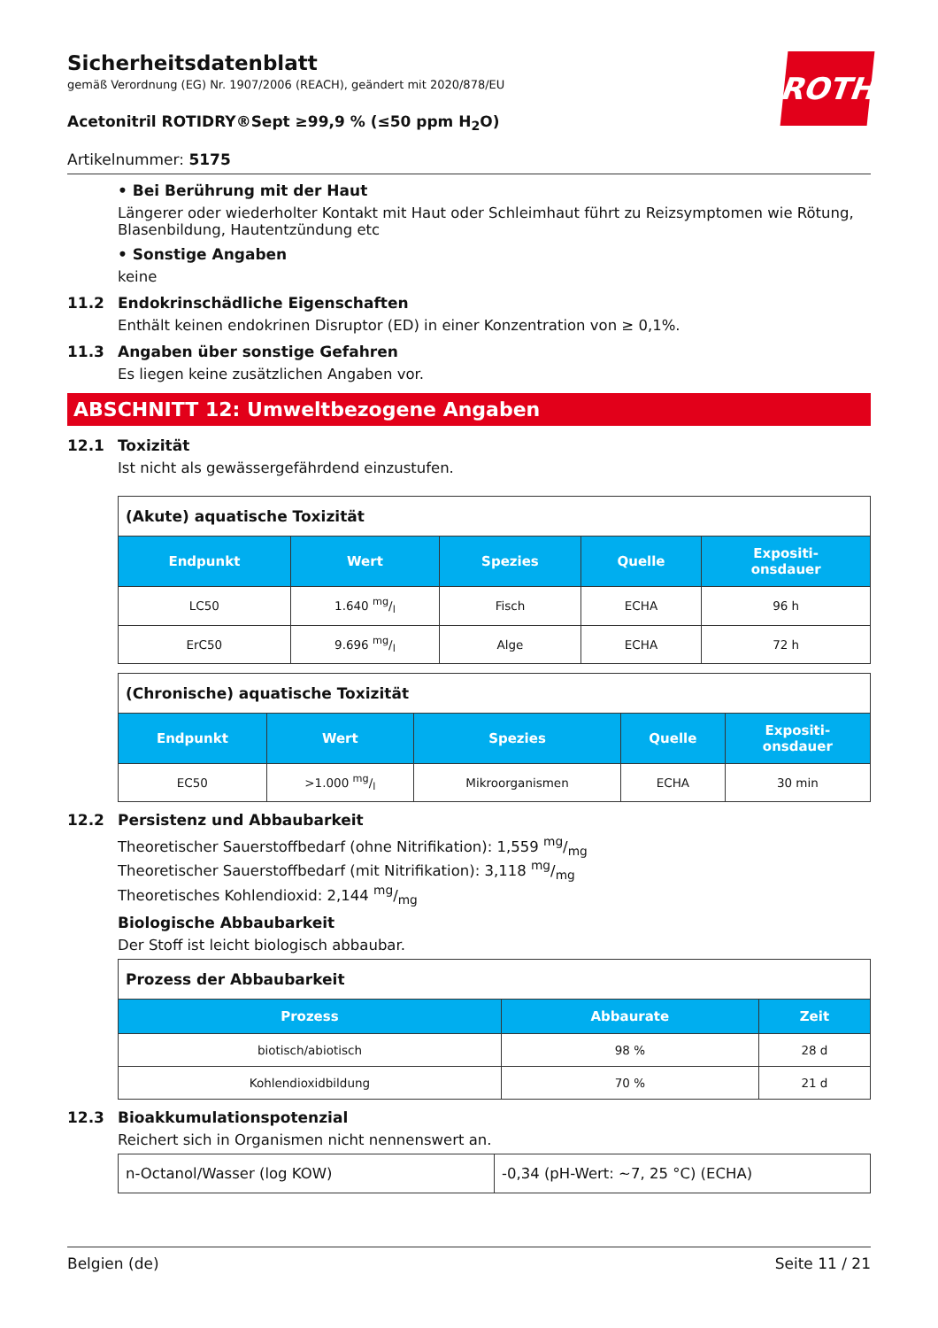Sicherheitsdatenblatt
gemäß Verordnung (EG) Nr. 1907/2006 (REACH), geändert mit 2020/878/EU
ROTH
Acetonitril ROTIDRY®Sept ≥99,9 % (≤50 ppm H<sub>2</sub>O)
Artikelnummer: 5175
• Bei Berührung mit der Haut
Längerer oder wiederholter Kontakt mit Haut oder Schleimhaut führt zu Reizsymptomen wie Rötung, Blasenbildung, Hautentzündung etc
• Sonstige Angaben
keine
11.2 Endokrinschädliche Eigenschaften
Enthält keinen endokrinen Disruptor (ED) in einer Konzentration von ≥ 0,1%.
11.3 Angaben über sonstige Gefahren
Es liegen keine zusätzlichen Angaben vor.
ABSCHNITT 12: Umweltbezogene Angaben
12.1 Toxizität
Ist nicht als gewässergefährdend einzustufen.
| (Akute) aquatische Toxizität | | | | |
| Endpunkt | Wert | Spezies | Quelle | Expositi- onsdauer |
| LC50 | 1.640 mg/l | Fisch | ECHA | 96 h |
| ErC50 | 9.696 mg/l | Alge | ECHA | 72 h |
| (Chronische) aquatische Toxizität | | | | |
| Endpunkt | Wert | Spezies | Quelle | Expositi- onsdauer |
| EC50 | >1.000 mg/l | Mikroorganismen | ECHA | 30 min |
12.2 Persistenz und Abbaubarkeit
Theoretischer Sauerstoffbedarf (ohne Nitrifikation): 1,559 mg/mg
Theoretischer Sauerstoffbedarf (mit Nitrifikation): 3,118 mg/mg
Theoretisches Kohlendioxid: 2,144 mg/mg
Biologische Abbaubarkeit
Der Stoff ist leicht biologisch abbaubar.
| Prozess der Abbaubarkeit | | |
| Prozess | Abbaurate | Zeit |
| biotisch/abiotisch | 98 % | 28 d |
| Kohlendioxidbildung | 70 % | 21 d |
12.3 Bioakkumulationspotenzial
Reichert sich in Organismen nicht nennenswert an.
| n-Octanol/Wasser (log KOW) | -0,34 (pH-Wert: ~7, 25 °C) (ECHA) |
Belgien (de) Seite 11 / 21